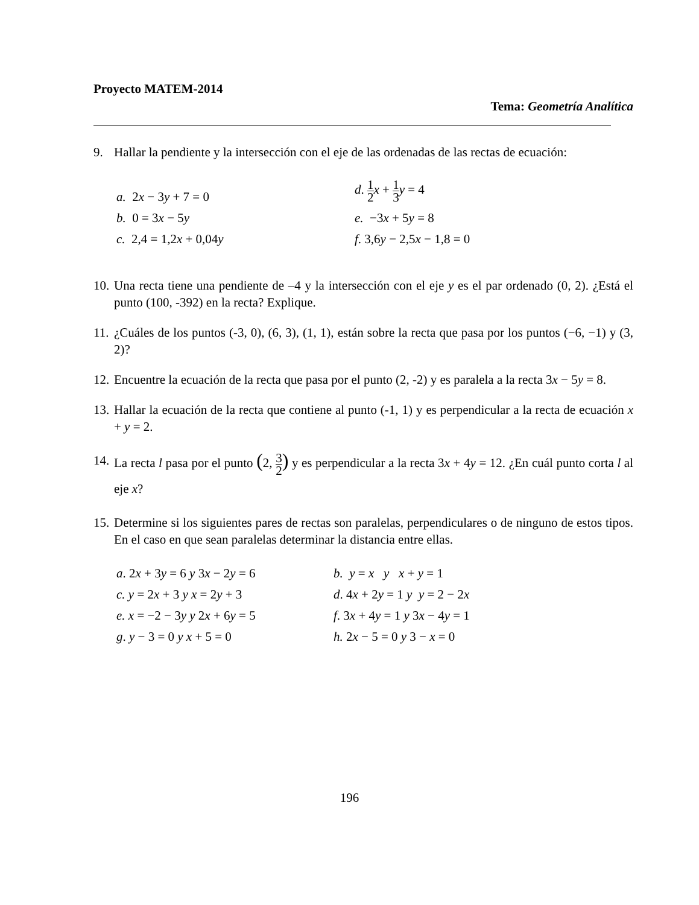Proyecto MATEM-2014
Tema: Geometría Analítica
9. Hallar la pendiente y la intersección con el eje de las ordenadas de las rectas de ecuación:
a. 2x − 3y + 7 = 0
d. 1 2 x + 1 3 y = 4
b. 0 = 3x − 5y
e. −3x + 5y = 8
c. 2,4 = 1,2x + 0,04y
f. 3,6y − 2,5x − 1,8 = 0
10. Una recta tiene una pendiente de –4 y la intersección con el eje y es el par ordenado (0, 2). ¿Está el punto (100, -392) en la recta? Explique.
11. ¿Cuáles de los puntos (-3, 0), (6, 3), (1, 1), están sobre la recta que pasa por los puntos (−6, −1) y (3, 2)?
12. Encuentre la ecuación de la recta que pasa por el punto (2, -2) y es paralela a la recta 3x − 5y = 8.
13. Hallar la ecuación de la recta que contiene al punto (-1, 1) y es perpendicular a la recta de ecuación x + y = 2.
14. La recta l pasa por el punto (2, 3 2) y es perpendicular a la recta 3x + 4y = 12. ¿En cuál punto corta l al eje x?
15. Determine si los siguientes pares de rectas son paralelas, perpendiculares o de ninguno de estos tipos. En el caso en que sean paralelas determinar la distancia entre ellas.
a. 2x + 3y = 6 y 3x − 2y = 6
b. y = x y x + y = 1
c. y = 2x + 3 y x = 2y + 3
d. 4x + 2y = 1 y y = 2 − 2x
e. x = −2 − 3y y 2x + 6y = 5
f. 3x + 4y = 1 y 3x − 4y = 1
g. y − 3 = 0 y x + 5 = 0
h. 2x − 5 = 0 y 3 − x = 0
196